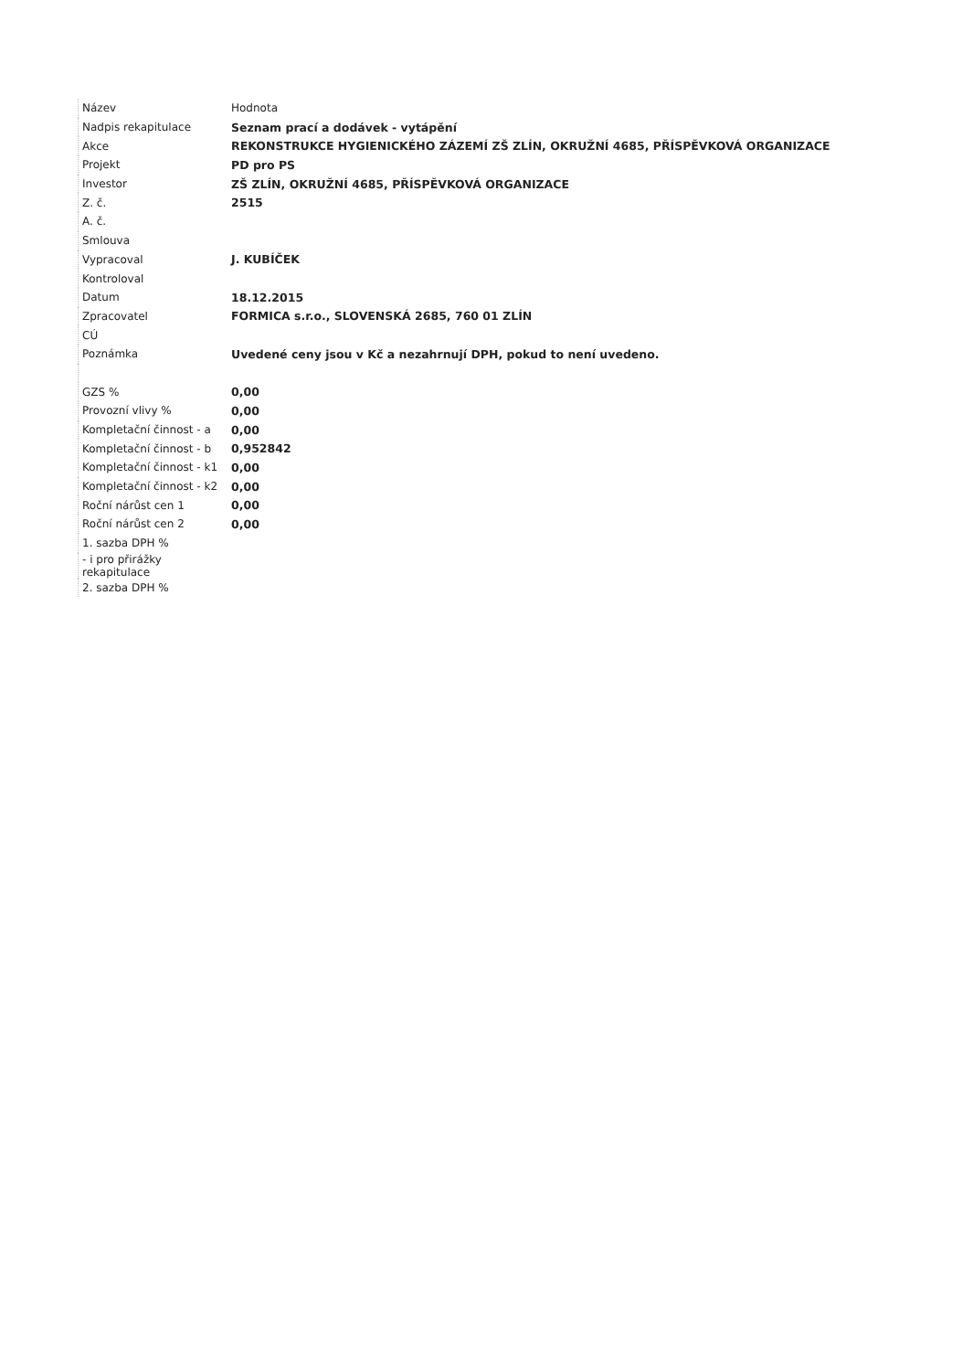| Název | Hodnota |
| Nadpis rekapitulace | Seznam prací a dodávek - vytápění |
| Akce | REKONSTRUKCE HYGIENICKÉHO ZÁZEMÍ ZŠ ZLÍN, OKRUŽNÍ 4685, PŘÍSPĚVKOVÁ ORGANIZACE |
| Projekt | PD pro PS |
| Investor | ZŠ ZLÍN, OKRUŽNÍ 4685, PŘÍSPĚVKOVÁ ORGANIZACE |
| Z. č. | 2515 |
| A. č. | |
| Smlouva | |
| Vypracoval | J. KUBÍČEK |
| Kontroloval | |
| Datum | 18.12.2015 |
| Zpracovatel | FORMICA s.r.o., SLOVENSKÁ 2685, 760 01 ZLÍN |
| CÚ | |
| Poznámka | Uvedené ceny jsou v Kč a nezahrnují DPH, pokud to není uvedeno. |
| GZS % | 0,00 |
| Provozní vlivy % | 0,00 |
| Kompletační činnost - a | 0,00 |
| Kompletační činnost - b | 0,952842 |
| Kompletační činnost - k1 | 0,00 |
| Kompletační činnost - k2 | 0,00 |
| Roční nárůst cen 1 | 0,00 |
| Roční nárůst cen 2 | 0,00 |
| 1. sazba DPH % | |
| - i pro přirážky rekapitulace | |
| 2. sazba DPH % | |